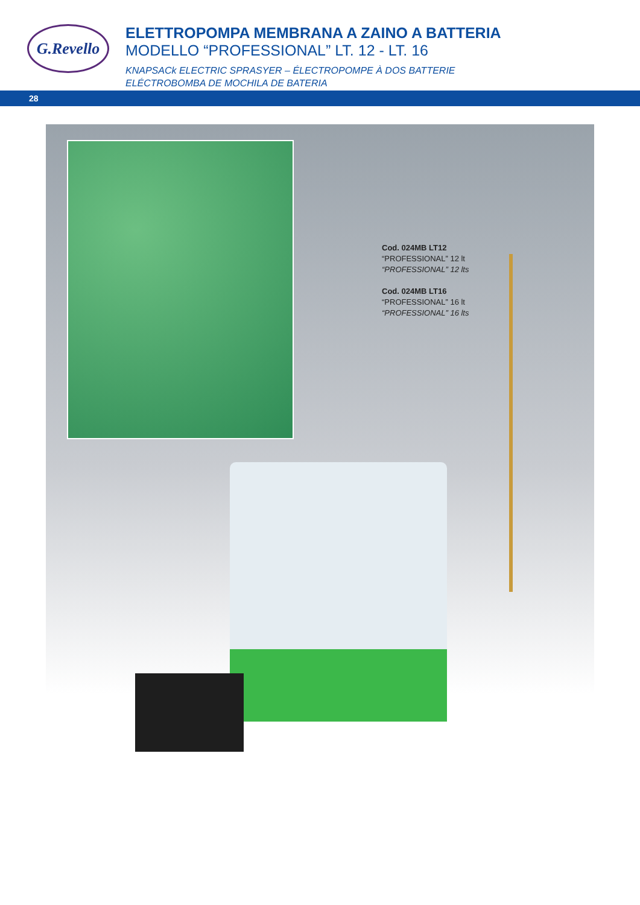G.Revello
ELETTROPOMPA MEMBRANA A ZAINO A BATTERIA
MODELLO “PROFESSIONAL” LT. 12 - LT. 16
KNAPSACk ELECTRIC SPRASYER – ÉLECTROPOMPE À DOS BATTERIE
ELÉCTROBOMBA DE MOCHILA DE BATERIA
28
Cod. 024MB LT12
“PROFESSIONAL” 12 lt
“PROFESSIONAL” 12 lts
Cod. 024MB LT16
“PROFESSIONAL” 16 lt
“PROFESSIONAL” 16 lts